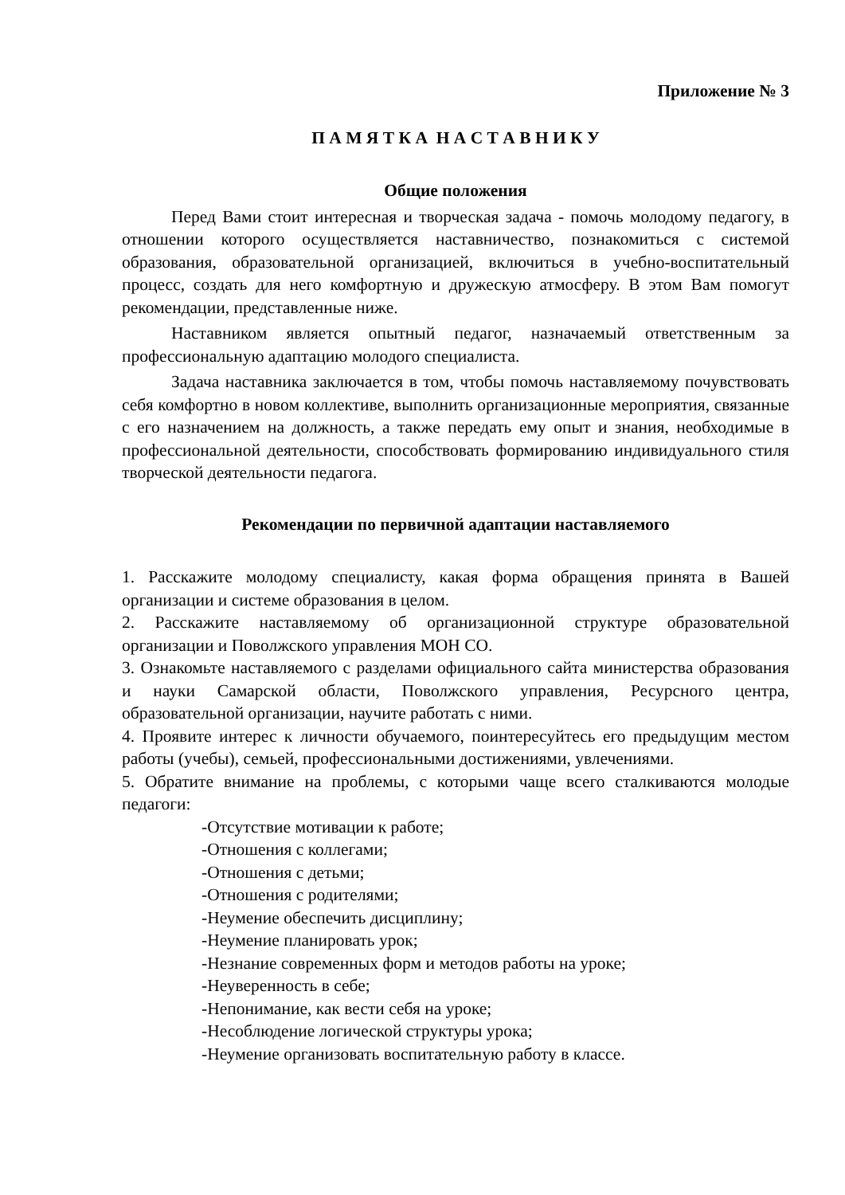Приложение № 3
П А М Я Т К А Н А С Т А В Н И К У
Общие положения
Перед Вами стоит интересная и творческая задача - помочь молодому педагогу, в отношении которого осуществляется наставничество, познакомиться с системой образования, образовательной организацией, включиться в учебно-воспитательный процесс, создать для него комфортную и дружескую атмосферу. В этом Вам помогут рекомендации, представленные ниже.
Наставником является опытный педагог, назначаемый ответственным за профессиональную адаптацию молодого специалиста.
Задача наставника заключается в том, чтобы помочь наставляемому почувствовать себя комфортно в новом коллективе, выполнить организационные мероприятия, связанные с его назначением на должность, а также передать ему опыт и знания, необходимые в профессиональной деятельности, способствовать формированию индивидуального стиля творческой деятельности педагога.
Рекомендации по первичной адаптации наставляемого
1. Расскажите молодому специалисту, какая форма обращения принята в Вашей организации и системе образования в целом.
2. Расскажите наставляемому об организационной структуре образовательной организации и Поволжского управления МОН СО.
3. Ознакомьте наставляемого с разделами официального сайта министерства образования и науки Самарской области, Поволжского управления, Ресурсного центра, образовательной организации, научите работать с ними.
4. Проявите интерес к личности обучаемого, поинтересуйтесь его предыдущим местом работы (учебы), семьей, профессиональными достижениями, увлечениями.
5. Обратите внимание на проблемы, с которыми чаще всего сталкиваются молодые педагоги:
-Отсутствие мотивации к работе;
-Отношения с коллегами;
-Отношения с детьми;
-Отношения с родителями;
-Неумение обеспечить дисциплину;
-Неумение планировать урок;
-Незнание современных форм и методов работы на уроке;
-Неуверенность в себе;
-Непонимание, как вести себя на уроке;
-Несоблюдение логической структуры урока;
-Неумение организовать воспитательную работу в классе.